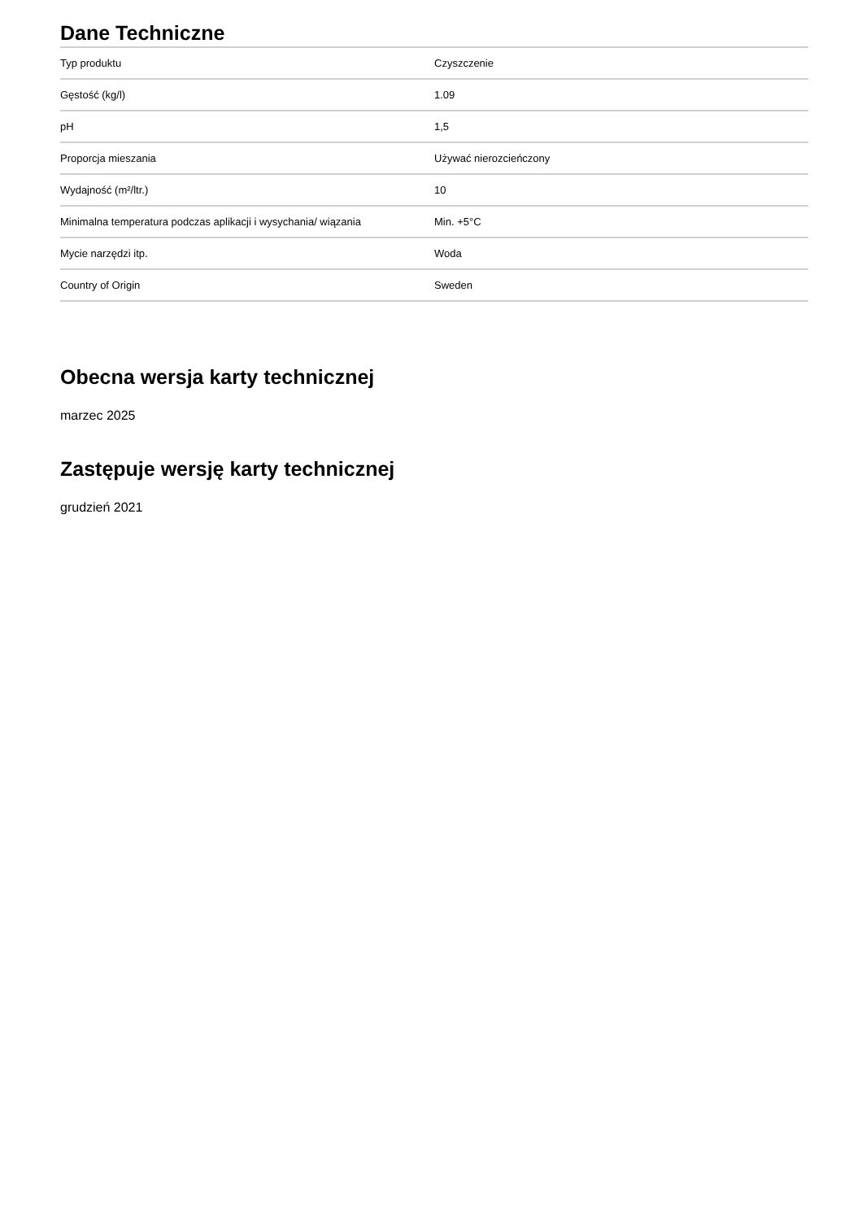Dane Techniczne
| Typ produktu | Czyszczenie |
| Gęstość (kg/l) | 1.09 |
| pH | 1,5 |
| Proporcja mieszania | Używać nierozcieńczony |
| Wydajność (m²/ltr.) | 10 |
| Minimalna temperatura podczas aplikacji i wysychania/ wiązania | Min. +5°C |
| Mycie narzędzi itp. | Woda |
| Country of Origin | Sweden |
Obecna wersja karty technicznej
marzec 2025
Zastępuje wersję karty technicznej
grudzień 2021